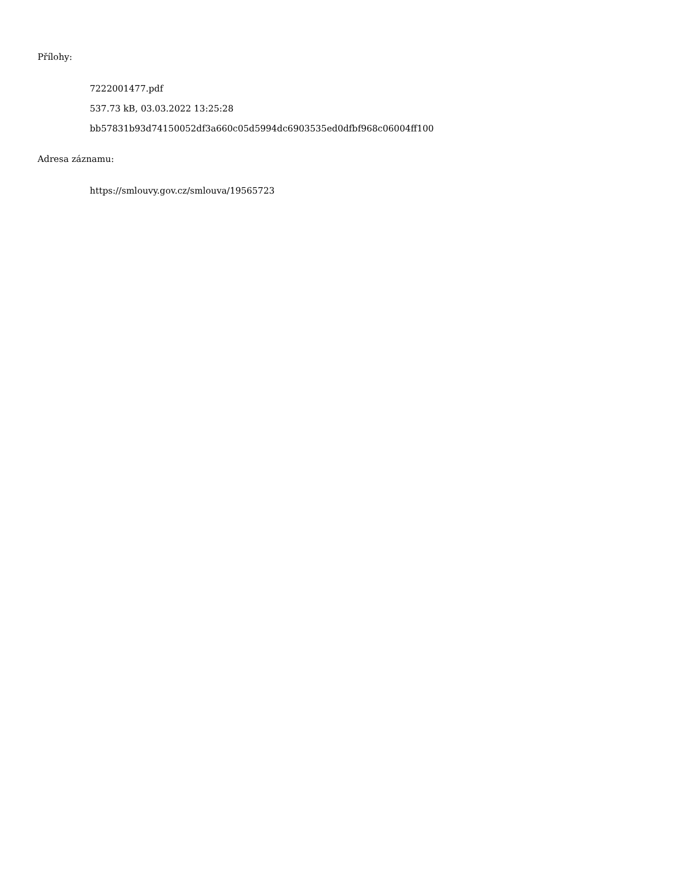Přílohy:
7222001477.pdf
537.73 kB, 03.03.2022 13:25:28
bb57831b93d74150052df3a660c05d5994dc6903535ed0dfbf968c06004ff100
Adresa záznamu:
https://smlouvy.gov.cz/smlouva/19565723